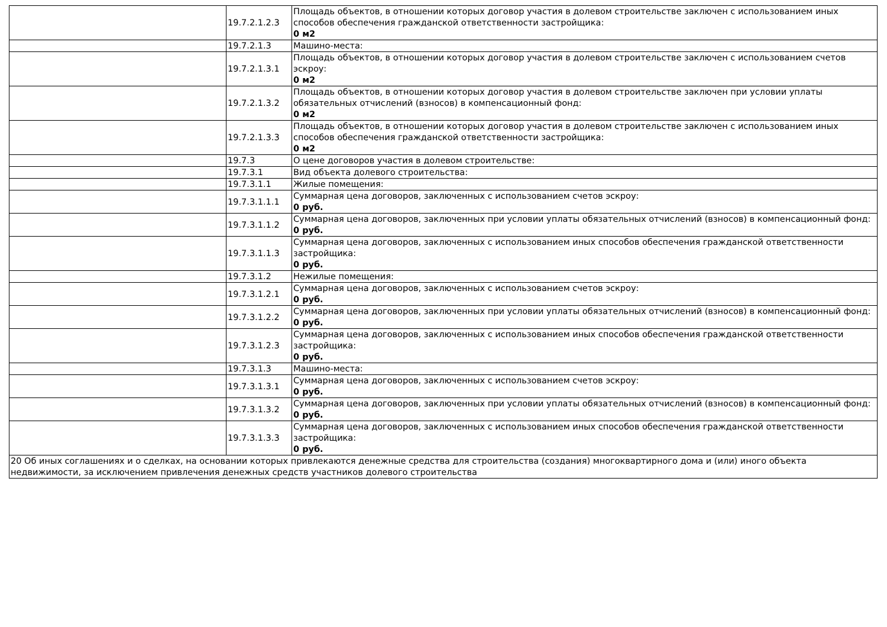| | 19.7.2.1.2.3 | Площадь объектов, в отношении которых договор участия в долевом строительстве заключен с использованием иных способов обеспечения гражданской ответственности застройщика: 0 м2 |
| | 19.7.2.1.3 | Машино-места: |
| | 19.7.2.1.3.1 | Площадь объектов, в отношении которых договор участия в долевом строительстве заключен с использованием счетов эскроу: 0 м2 |
| | 19.7.2.1.3.2 | Площадь объектов, в отношении которых договор участия в долевом строительстве заключен при условии уплаты обязательных отчислений (взносов) в компенсационный фонд: 0 м2 |
| | 19.7.2.1.3.3 | Площадь объектов, в отношении которых договор участия в долевом строительстве заключен с использованием иных способов обеспечения гражданской ответственности застройщика: 0 м2 |
| | 19.7.3 | О цене договоров участия в долевом строительстве: |
| | 19.7.3.1 | Вид объекта долевого строительства: |
| | 19.7.3.1.1 | Жилые помещения: |
| | 19.7.3.1.1.1 | Суммарная цена договоров, заключенных с использованием счетов эскроу: 0 руб. |
| | 19.7.3.1.1.2 | Суммарная цена договоров, заключенных при условии уплаты обязательных отчислений (взносов) в компенсационный фонд: 0 руб. |
| | 19.7.3.1.1.3 | Суммарная цена договоров, заключенных с использованием иных способов обеспечения гражданской ответственности застройщика: 0 руб. |
| | 19.7.3.1.2 | Нежилые помещения: |
| | 19.7.3.1.2.1 | Суммарная цена договоров, заключенных с использованием счетов эскроу: 0 руб. |
| | 19.7.3.1.2.2 | Суммарная цена договоров, заключенных при условии уплаты обязательных отчислений (взносов) в компенсационный фонд: 0 руб. |
| | 19.7.3.1.2.3 | Суммарная цена договоров, заключенных с использованием иных способов обеспечения гражданской ответственности застройщика: 0 руб. |
| | 19.7.3.1.3 | Машино-места: |
| | 19.7.3.1.3.1 | Суммарная цена договоров, заключенных с использованием счетов эскроу: 0 руб. |
| | 19.7.3.1.3.2 | Суммарная цена договоров, заключенных при условии уплаты обязательных отчислений (взносов) в компенсационный фонд: 0 руб. |
| | 19.7.3.1.3.3 | Суммарная цена договоров, заключенных с использованием иных способов обеспечения гражданской ответственности застройщика: 0 руб. |
| 20 Об иных соглашениях и о сделках, на основании которых привлекаются денежные средства для строительства (создания) многоквартирного дома и (или) иного объекта недвижимости, за исключением привлечения денежных средств участников долевого строительства | | |